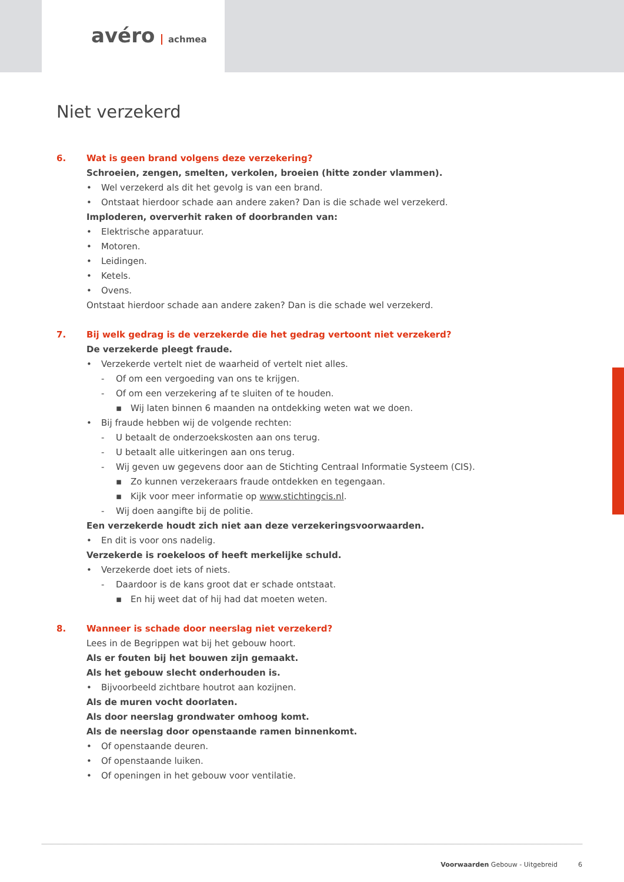avéro achmea
Niet verzekerd
6. Wat is geen brand volgens deze verzekering?
Schroeien, zengen, smelten, verkolen, broeien (hitte zonder vlammen).
• Wel verzekerd als dit het gevolg is van een brand.
• Ontstaat hierdoor schade aan andere zaken? Dan is die schade wel verzekerd.
Imploderen, oververhit raken of doorbranden van:
• Elektrische apparatuur.
• Motoren.
• Leidingen.
• Ketels.
• Ovens.
Ontstaat hierdoor schade aan andere zaken? Dan is die schade wel verzekerd.
7. Bij welk gedrag is de verzekerde die het gedrag vertoont niet verzekerd?
De verzekerde pleegt fraude.
• Verzekerde vertelt niet de waarheid of vertelt niet alles.
- Of om een vergoeding van ons te krijgen.
- Of om een verzekering af te sluiten of te houden.
▪ Wij laten binnen 6 maanden na ontdekking weten wat we doen.
• Bij fraude hebben wij de volgende rechten:
- U betaalt de onderzoekskosten aan ons terug.
- U betaalt alle uitkeringen aan ons terug.
- Wij geven uw gegevens door aan de Stichting Centraal Informatie Systeem (CIS).
▪ Zo kunnen verzekeraars fraude ontdekken en tegengaan.
▪ Kijk voor meer informatie op www.stichtingcis.nl.
- Wij doen aangifte bij de politie.
Een verzekerde houdt zich niet aan deze verzekeringsvoorwaarden.
• En dit is voor ons nadelig.
Verzekerde is roekeloos of heeft merkelijke schuld.
• Verzekerde doet iets of niets.
- Daardoor is de kans groot dat er schade ontstaat.
▪ En hij weet dat of hij had dat moeten weten.
8. Wanneer is schade door neerslag niet verzekerd?
Lees in de Begrippen wat bij het gebouw hoort.
Als er fouten bij het bouwen zijn gemaakt.
Als het gebouw slecht onderhouden is.
• Bijvoorbeeld zichtbare houtrot aan kozijnen.
Als de muren vocht doorlaten.
Als door neerslag grondwater omhoog komt.
Als de neerslag door openstaande ramen binnenkomt.
• Of openstaande deuren.
• Of openstaande luiken.
• Of openingen in het gebouw voor ventilatie.
Voorwaarden Gebouw - Uitgebreid 6